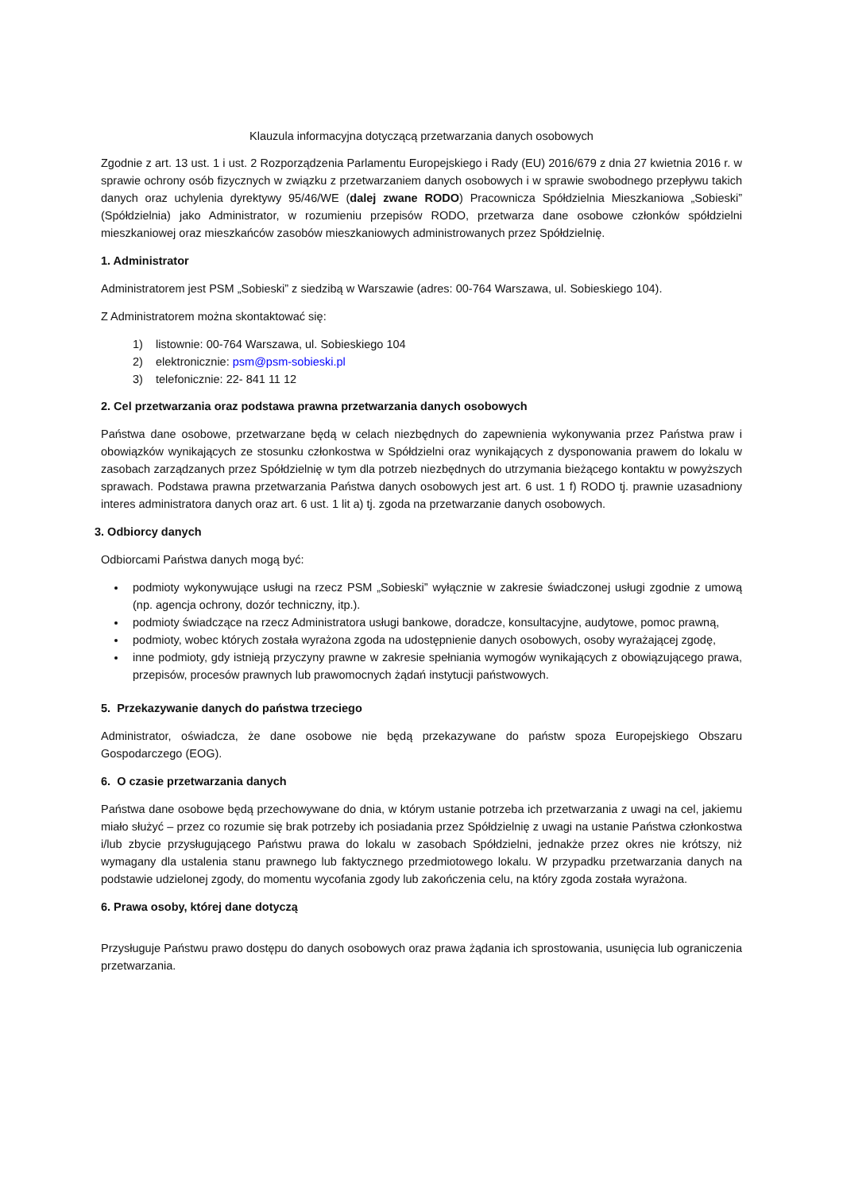Klauzula informacyjna dotyczącą przetwarzania danych osobowych
Zgodnie z art. 13 ust. 1 i ust. 2 Rozporządzenia Parlamentu Europejskiego i Rady (EU) 2016/679 z dnia 27 kwietnia 2016 r. w sprawie ochrony osób fizycznych w związku z przetwarzaniem danych osobowych i w sprawie swobodnego przepływu takich danych oraz uchylenia dyrektywy 95/46/WE (dalej zwane RODO) Pracownicza Spółdzielnia Mieszkaniowa „Sobieski” (Spółdzielnia) jako Administrator, w rozumieniu przepisów RODO, przetwarza dane osobowe członków spółdzielni mieszkaniowej oraz mieszkańców zasobów mieszkaniowych administrowanych przez Spółdzielnię.
1. Administrator
Administratorem jest PSM „Sobieski” z siedzibą w Warszawie (adres: 00-764 Warszawa, ul. Sobieskiego 104).
Z Administratorem można skontaktować się:
1) listownie: 00-764 Warszawa, ul. Sobieskiego 104
2) elektronicznie: psm@psm-sobieski.pl
3) telefonicznie: 22- 841 11 12
2. Cel przetwarzania oraz podstawa prawna przetwarzania danych osobowych
Państwa dane osobowe, przetwarzane będą w celach niezbędnych do zapewnienia wykonywania przez Państwa praw i obowiązków wynikających ze stosunku członkostwa w Spółdzielni oraz wynikających z dysponowania prawem do lokalu w zasobach zarządzanych przez Spółdzielnię w tym dla potrzeb niezbędnych do utrzymania bieżącego kontaktu w powyższych sprawach. Podstawa prawna przetwarzania Państwa danych osobowych jest art. 6 ust. 1 f) RODO tj. prawnie uzasadniony interes administratora danych oraz art. 6 ust. 1 lit a) tj. zgoda na przetwarzanie danych osobowych.
3. Odbiorcy danych
Odbiorcami Państwa danych mogą być:
podmioty wykonywujące usługi na rzecz PSM „Sobieski” wyłącznie w zakresie świadczonej usługi zgodnie z umową (np. agencja ochrony, dozór techniczny, itp.).
podmioty świadczące na rzecz Administratora usługi bankowe, doradcze, konsultacyjne, audytowe, pomoc prawną,
podmioty, wobec których została wyrażona zgoda na udostępnienie danych osobowych, osoby wyrażającej zgodę,
inne podmioty, gdy istnieją przyczyny prawne w zakresie spełniania wymogów wynikających z obowiązującego prawa, przepisów, procesów prawnych lub prawomocnych żądań instytucji państwowych.
5. Przekazywanie danych do państwa trzeciego
Administrator, oświadcza, że dane osobowe nie będą przekazywane do państw spoza Europejskiego Obszaru Gospodarczego (EOG).
6. O czasie przetwarzania danych
Państwa dane osobowe będą przechowywane do dnia, w którym ustanie potrzeba ich przetwarzania z uwagi na cel, jakiemu miało służyć – przez co rozumie się brak potrzeby ich posiadania przez Spółdzielnię z uwagi na ustanie Państwa członkostwa i/lub zbycie przysługującego Państwu prawa do lokalu w zasobach Spółdzielni, jednakże przez okres nie krótszy, niż wymagany dla ustalenia stanu prawnego lub faktycznego przedmiotowego lokalu. W przypadku przetwarzania danych na podstawie udzielonej zgody, do momentu wycofania zgody lub zakończenia celu, na który zgoda została wyrażona.
6. Prawa osoby, której dane dotyczą
Przysługuje Państwu prawo dostępu do danych osobowych oraz prawa żądania ich sprostowania, usunięcia lub ograniczenia przetwarzania.